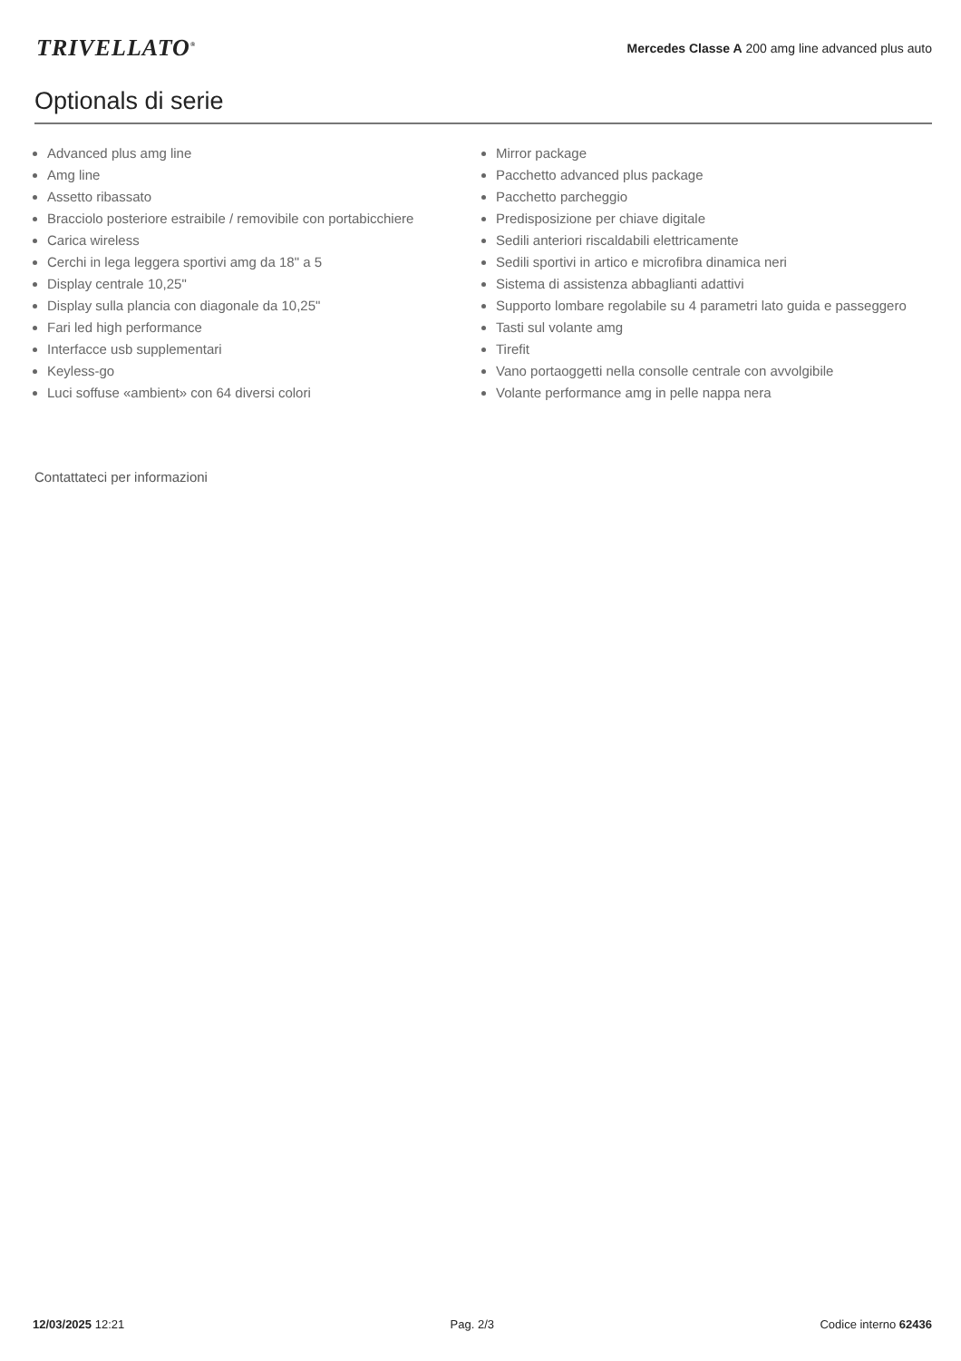TRIVELLATO<sup>®</sup>
Mercedes Classe A 200 amg line advanced plus auto
Optionals di serie
Advanced plus amg line
Amg line
Assetto ribassato
Bracciolo posteriore estraibile / removibile con portabicchiere
Carica wireless
Cerchi in lega leggera sportivi amg da 18" a 5
Display centrale 10,25"
Display sulla plancia con diagonale da 10,25"
Fari led high performance
Interfacce usb supplementari
Keyless-go
Luci soffuse «ambient» con 64 diversi colori
Mirror package
Pacchetto advanced plus package
Pacchetto parcheggio
Predisposizione per chiave digitale
Sedili anteriori riscaldabili elettricamente
Sedili sportivi in artico e microfibra dinamica neri
Sistema di assistenza abbaglianti adattivi
Supporto lombare regolabile su 4 parametri lato guida e passeggero
Tasti sul volante amg
Tirefit
Vano portaoggetti nella consolle centrale con avvolgibile
Volante performance amg in pelle nappa nera
Contattateci per informazioni
12/03/2025 12:21 Pag. 2/3 Codice interno 62436